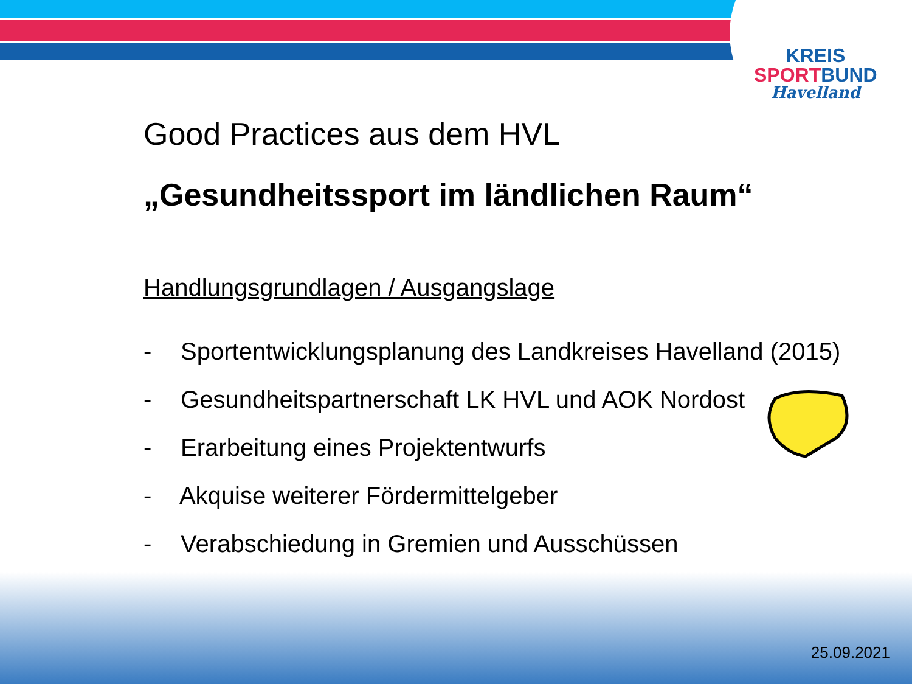KREIS
SPORT BUND
Havelland
Good Practices aus dem HVL
„Gesundheitssport im ländlichen Raum“
Handlungsgrundlagen / Ausgangslage
- Sportentwicklungsplanung des Landkreises Havelland (2015)
- Gesundheitspartnerschaft LK HVL und AOK Nordost
- Erarbeitung eines Projektentwurfs
- Akquise weiterer Fördermittelgeber
- Verabschiedung in Gremien und Ausschüssen
25.09.2021